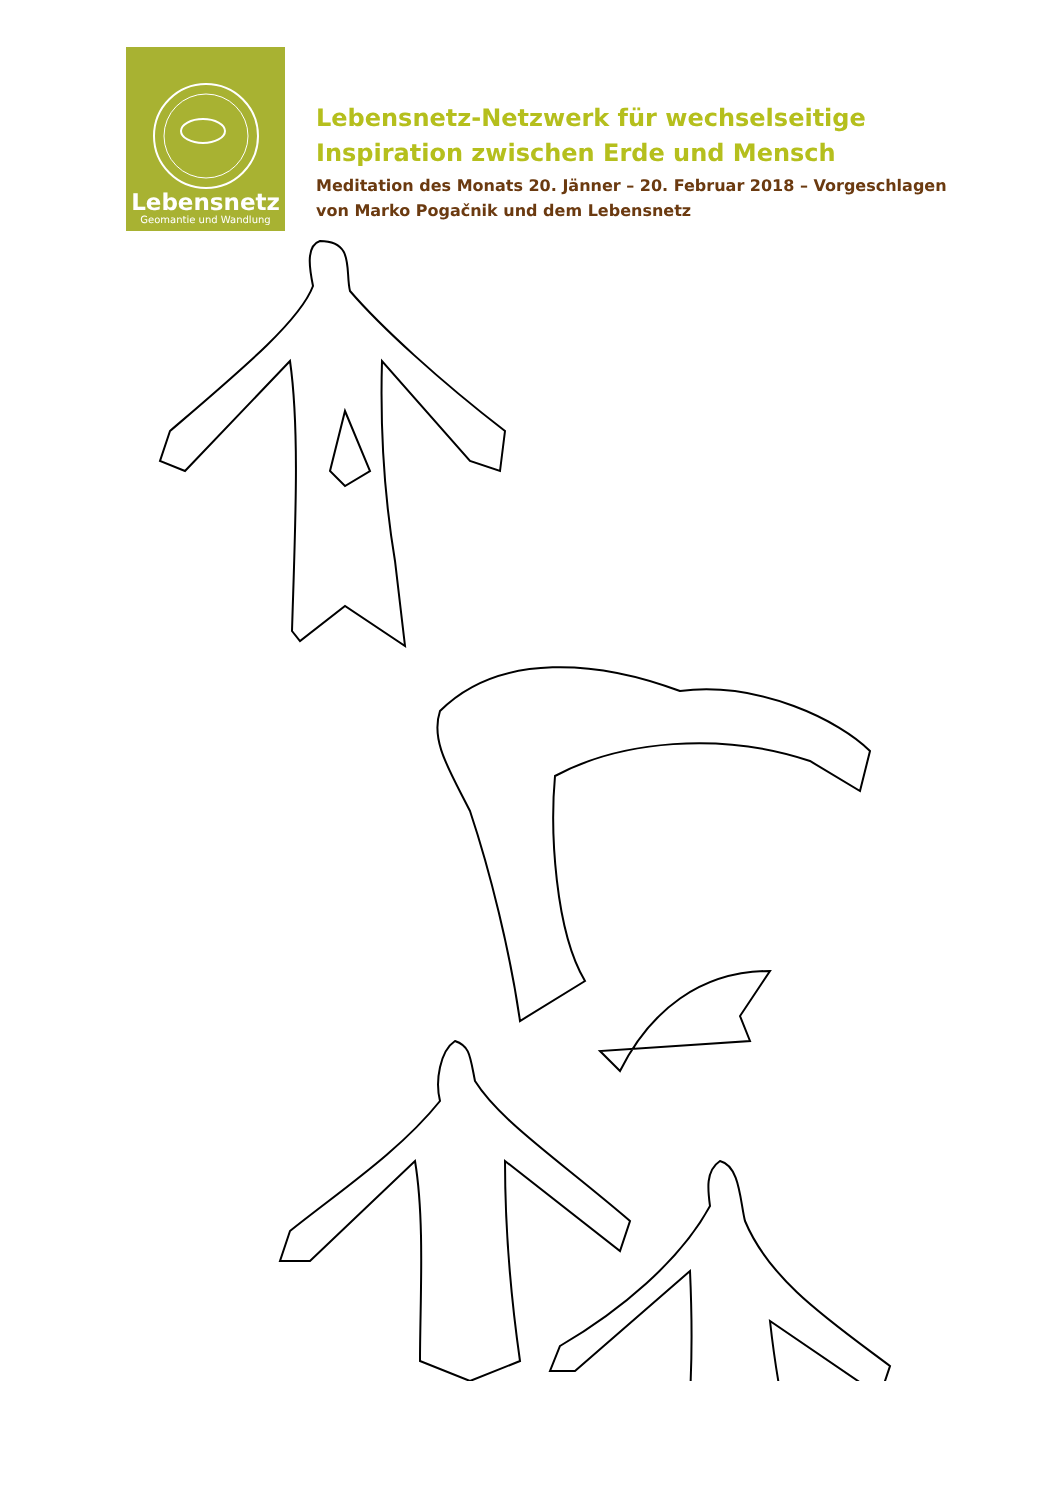Lebensnetz
Geomantie und Wandlung
Lebensnetz-Netzwerk für wechselseitige
Inspiration zwischen Erde und Mensch
Meditation des Monats 20. Jänner – 20. Februar 2018 – Vorgeschlagen
von Marko Pogačnik und dem Lebensnetz